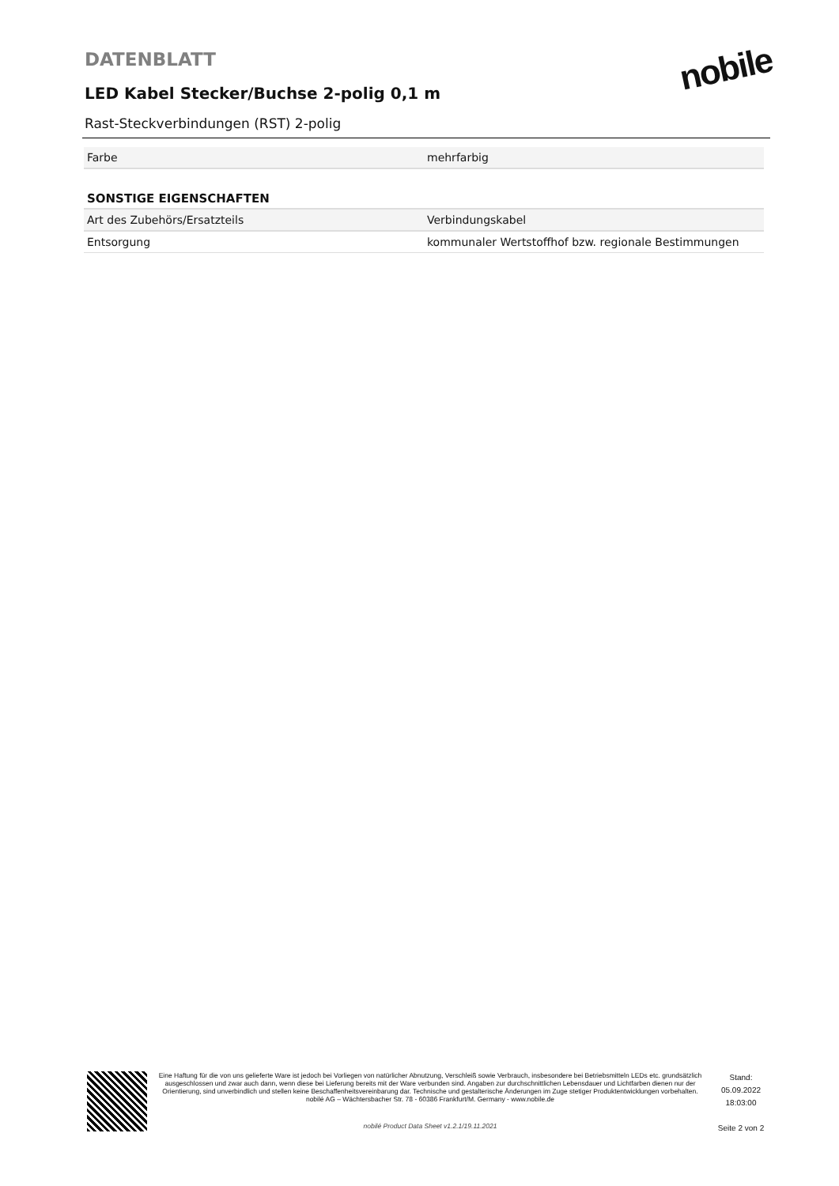DATENBLATT
LED Kabel Stecker/Buchse 2-polig 0,1 m
Rast-Steckverbindungen (RST) 2-polig
nobile
| Farbe | mehrfarbig |
SONSTIGE EIGENSCHAFTEN
| Art des Zubehörs/Ersatzteils | Verbindungskabel |
| Entsorgung | kommunaler Wertstoffhof bzw. regionale Bestimmungen |
Eine Haftung für die von uns gelieferte Ware ist jedoch bei Vorliegen von natürlicher Abnutzung, Verschleiß sowie Verbrauch, insbesondere bei Betriebsmitteln LEDs etc. grundsätzlich ausgeschlossen und zwar auch dann, wenn diese bei Lieferung bereits mit der Ware verbunden sind. Angaben zur durchschnittlichen Lebensdauer und Lichtfarben dienen nur der Orientierung, sind unverbindlich und stellen keine Beschaffenheitsvereinbarung dar. Technische und gestalterische Änderungen im Zuge stetiger Produktentwicklungen vorbehalten. nobilé AG – Wächtersbacher Str. 78 - 60386 Frankfurt/M. Germany - www.nobile.de
nobilé Product Data Sheet v1.2.1/19.11.2021
Stand:
05.09.2022
18:03:00
Seite 2 von 2